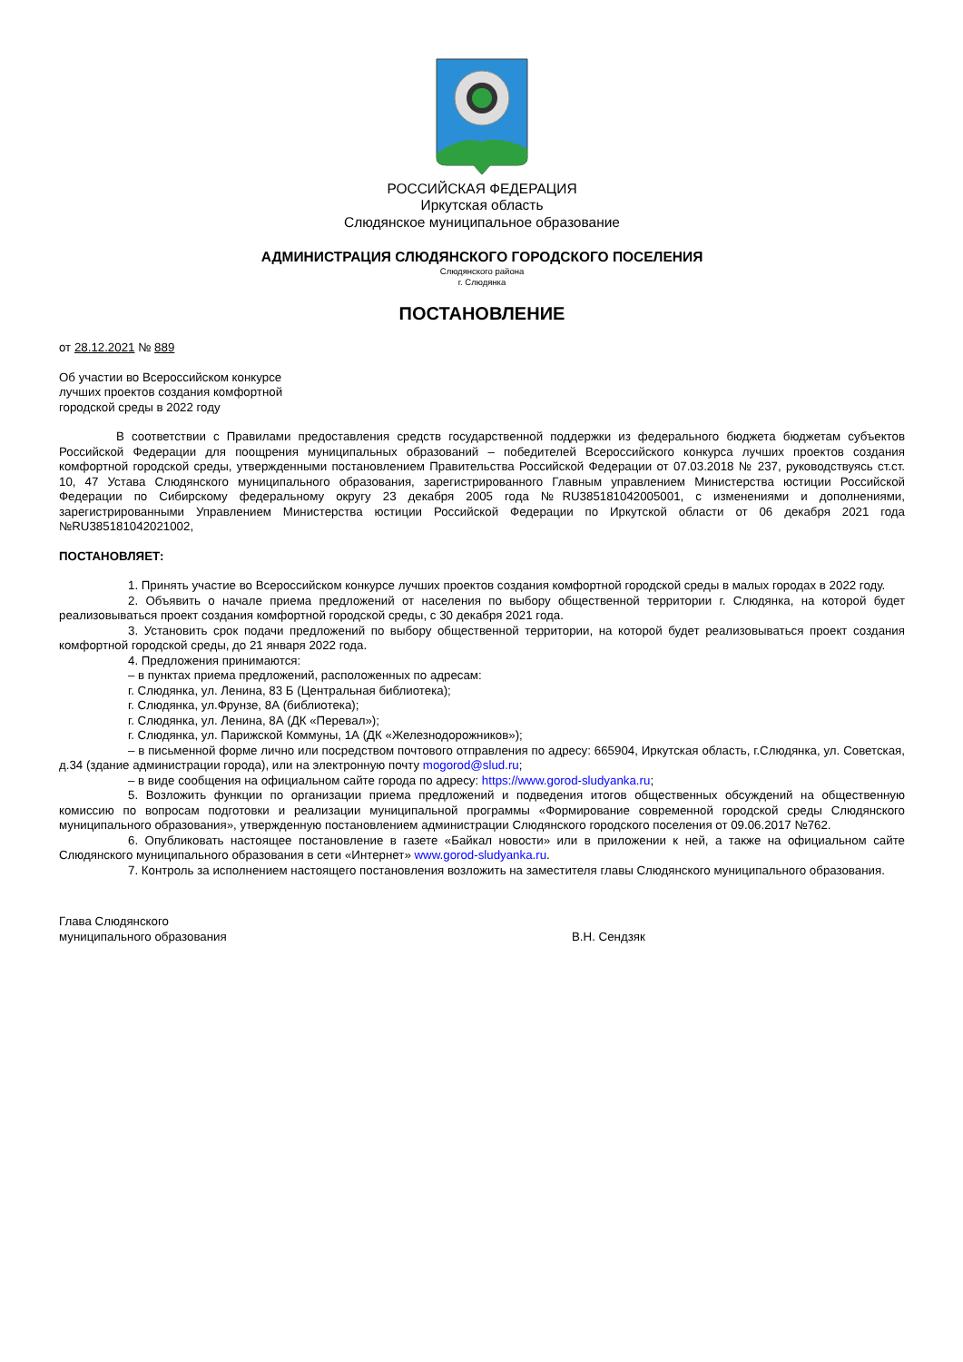РОССИЙСКАЯ ФЕДЕРАЦИЯ
Иркутская область
Слюдянское муниципальное образование
АДМИНИСТРАЦИЯ СЛЮДЯНСКОГО ГОРОДСКОГО ПОСЕЛЕНИЯ
Слюдянского района
г. Слюдянка
ПОСТАНОВЛЕНИЕ
от 28.12.2021 № 889
Об участии во Всероссийском конкурсе
лучших проектов создания комфортной
городской среды в 2022 году
В соответствии с Правилами предоставления средств государственной поддержки из федерального бюджета бюджетам субъектов Российской Федерации для поощрения муниципальных образований – победителей Всероссийского конкурса лучших проектов создания комфортной городской среды, утвержденными постановлением Правительства Российской Федерации от 07.03.2018 № 237, руководствуясь ст.ст. 10, 47 Устава Слюдянского муниципального образования, зарегистрированного Главным управлением Министерства юстиции Российской Федерации по Сибирскому федеральному округу 23 декабря 2005 года №RU385181042005001, с изменениями и дополнениями, зарегистрированными Управлением Министерства юстиции Российской Федерации по Иркутской области от 06 декабря 2021 года №RU385181042021002,
ПОСТАНОВЛЯЕТ:
1. Принять участие во Всероссийском конкурсе лучших проектов создания комфортной городской среды в малых городах в 2022 году.
2. Объявить о начале приема предложений от населения по выбору общественной территории г. Слюдянка, на которой будет реализовываться проект создания комфортной городской среды, с 30 декабря 2021 года.
3. Установить срок подачи предложений по выбору общественной территории, на которой будет реализовываться проект создания комфортной городской среды, до 21 января 2022 года.
4. Предложения принимаются:
– в пунктах приема предложений, расположенных по адресам:
г. Слюдянка, ул. Ленина, 83 Б (Центральная библиотека);
г. Слюдянка, ул.Фрунзе, 8А (библиотека);
г. Слюдянка, ул. Ленина, 8А (ДК «Перевал»);
г. Слюдянка, ул. Парижской Коммуны, 1А (ДК «Железнодорожников»);
– в письменной форме лично или посредством почтового отправления по адресу: 665904, Иркутская область, г.Слюдянка, ул. Советская, д.34 (здание администрации города), или на электронную почту mogorod@slud.ru;
– в виде сообщения на официальном сайте города по адресу: https://www.gorod-sludyanka.ru;
5. Возложить функции по организации приема предложений и подведения итогов общественных обсуждений на общественную комиссию по вопросам подготовки и реализации муниципальной программы «Формирование современной городской среды Слюдянского муниципального образования», утвержденную постановлением администрации Слюдянского городского поселения от 09.06.2017 №762.
6. Опубликовать настоящее постановление в газете «Байкал новости» или в приложении к ней, а также на официальном сайте Слюдянского муниципального образования в сети «Интернет» www.gorod-sludyanka.ru.
7. Контроль за исполнением настоящего постановления возложить на заместителя главы Слюдянского муниципального образования.
Глава Слюдянского
муниципального образования
В.Н. Сендзяк